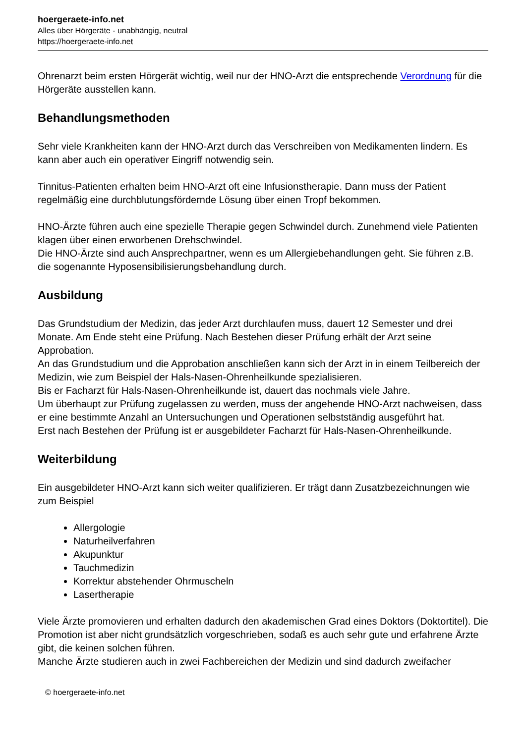hoergeraete-info.net
Alles über Hörgeräte - unabhängig, neutral
https://hoergeraete-info.net
Ohrenarzt beim ersten Hörgerät wichtig, weil nur der HNO-Arzt die entsprechende Verordnung für die Hörgeräte ausstellen kann.
Behandlungsmethoden
Sehr viele Krankheiten kann der HNO-Arzt durch das Verschreiben von Medikamenten lindern. Es kann aber auch ein operativer Eingriff notwendig sein.
Tinnitus-Patienten erhalten beim HNO-Arzt oft eine Infusionstherapie. Dann muss der Patient regelmäßig eine durchblutungsfördernde Lösung über einen Tropf bekommen.
HNO-Ärzte führen auch eine spezielle Therapie gegen Schwindel durch. Zunehmend viele Patienten klagen über einen erworbenen Drehschwindel.
Die HNO-Ärzte sind auch Ansprechpartner, wenn es um Allergiebehandlungen geht. Sie führen z.B. die sogenannte Hyposensibilisierungsbehandlung durch.
Ausbildung
Das Grundstudium der Medizin, das jeder Arzt durchlaufen muss, dauert 12 Semester und drei Monate. Am Ende steht eine Prüfung. Nach Bestehen dieser Prüfung erhält der Arzt seine Approbation.
An das Grundstudium und die Approbation anschließen kann sich der Arzt in in einem Teilbereich der Medizin, wie zum Beispiel der Hals-Nasen-Ohrenheilkunde spezialisieren.
Bis er Facharzt für Hals-Nasen-Ohrenheilkunde ist, dauert das nochmals viele Jahre.
Um überhaupt zur Prüfung zugelassen zu werden, muss der angehende HNO-Arzt nachweisen, dass er eine bestimmte Anzahl an Untersuchungen und Operationen selbstständig ausgeführt hat.
Erst nach Bestehen der Prüfung ist er ausgebildeter Facharzt für Hals-Nasen-Ohrenheilkunde.
Weiterbildung
Ein ausgebildeter HNO-Arzt kann sich weiter qualifizieren. Er trägt dann Zusatzbezeichnungen wie zum Beispiel
Allergologie
Naturheilverfahren
Akupunktur
Tauchmedizin
Korrektur abstehender Ohrmuscheln
Lasertherapie
Viele Ärzte promovieren und erhalten dadurch den akademischen Grad eines Doktors (Doktortitel). Die Promotion ist aber nicht grundsätzlich vorgeschrieben, sodaß es auch sehr gute und erfahrene Ärzte gibt, die keinen solchen führen.
Manche Ärzte studieren auch in zwei Fachbereichen der Medizin und sind dadurch zweifacher
© hoergeraete-info.net